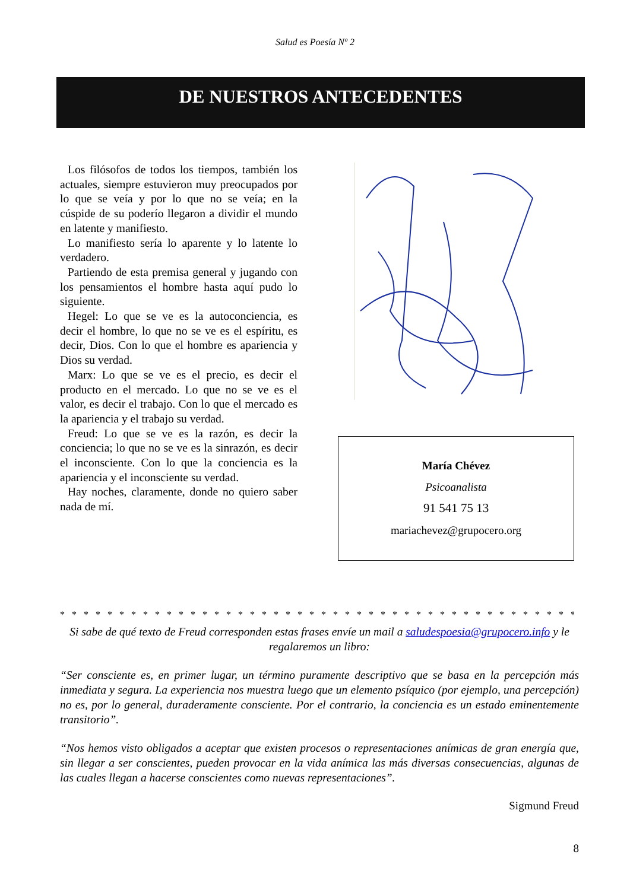Salud es Poesía Nº 2
DE NUESTROS ANTECEDENTES
Los filósofos de todos los tiempos, también los actuales, siempre estuvieron muy preocupados por lo que se veía y por lo que no se veía; en la cúspide de su poderío llegaron a dividir el mundo en latente y manifiesto.
Lo manifiesto sería lo aparente y lo latente lo verdadero.
Partiendo de esta premisa general y jugando con los pensamientos el hombre hasta aquí pudo lo siguiente.
Hegel: Lo que se ve es la autoconciencia, es decir el hombre, lo que no se ve es el espíritu, es decir, Dios. Con lo que el hombre es apariencia y Dios su verdad.
Marx: Lo que se ve es el precio, es decir el producto en el mercado. Lo que no se ve es el valor, es decir el trabajo. Con lo que el mercado es la apariencia y el trabajo su verdad.
Freud: Lo que se ve es la razón, es decir la conciencia; lo que no se ve es la sinrazón, es decir el inconsciente. Con lo que la conciencia es la apariencia y el inconsciente su verdad.
Hay noches, claramente, donde no quiero saber nada de mí.
María Chévez
Psicoanalista
91 541 75 13
mariachevez@grupocero.org
* * * * * * * * * * * * * * * * * * * * * * * * * * * * * * * * * * * * * * * * * * * * * * * * * * * * * * * * * * * *
Si sabe de qué texto de Freud corresponden estas frases envíe un mail a saludespoesia@grupocero.info y le regalaremos un libro:
“Ser consciente es, en primer lugar, un término puramente descriptivo que se basa en la percepción más inmediata y segura. La experiencia nos muestra luego que un elemento psíquico (por ejemplo, una percepción) no es, por lo general, duraderamente consciente. Por el contrario, la conciencia es un estado eminentemente transitorio”.
“Nos hemos visto obligados a aceptar que existen procesos o representaciones anímicas de gran energía que, sin llegar a ser conscientes, pueden provocar en la vida anímica las más diversas consecuencias, algunas de las cuales llegan a hacerse conscientes como nuevas representaciones”.
Sigmund Freud
8